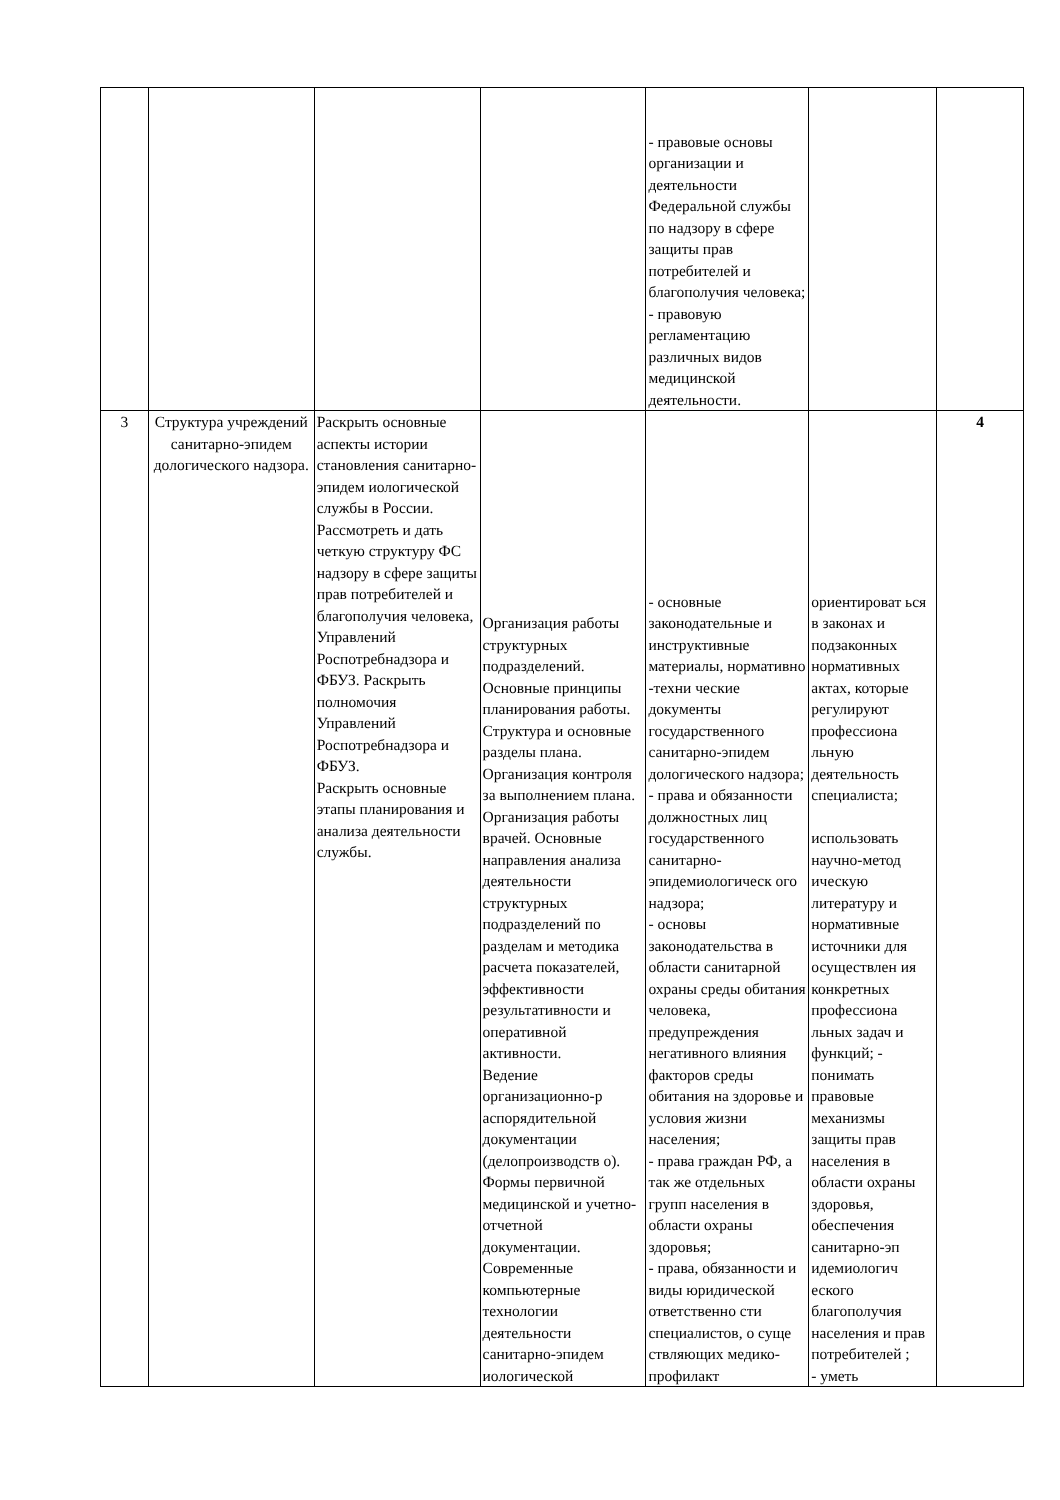| | | | | - правовые основы организации и деятельности Федеральной службы по надзору в сфере защиты прав потребителей и благополучия человека; - правовую регламентацию различных видов медицинской деятельности. | | |
| 3 | Структура учреждений санитарно-эпидем дологического надзора. | Раскрыть основные аспекты истории становления санитарно-эпидем иологической службы в России. Рассмотреть и дать четкую структуру ФС надзору в сфере защиты прав потребителей и благополучия человека, Управлений Роспотребнадзора и ФБУЗ. Раскрыть полномочия Управлений Роспотребнадзора и ФБУЗ. Раскрыть основные этапы планирования и анализа деятельности службы. | Организация работы структурных подразделений. Основные принципы планирования работы. Структура и основные разделы плана. Организация контроля за выполнением плана. Организация работы врачей. Основные направления анализа деятельности структурных подразделений по разделам и методика расчета показателей, эффективности результативности и оперативной активности. Ведение организационно-р аспорядительной документации (делопроизводств о). Формы первичной медицинской и учетно-отчетной документации. Современные компьютерные технологии деятельности санитарно-эпидем иологической | - основные законодательные и инструктивные материалы, нормативно -техни ческие документы государственного санитарно-эпидем дологического надзора; - права и обязанности должностных лиц государственного санитарно-эпидемиологическ ого надзора; - основы законодательства в области санитарной охраны среды обитания человека, предупреждения негативного влияния факторов среды обитания на здоровье и условия жизни населения; - права граждан РФ, а так же отдельных групп населения в области охраны здоровья; - права, обязанности и виды юридической ответственно сти специалистов, о суще ствляющих медико-профилакт | ориентироват ься в законах и подзаконных нормативных актах, которые регулируют профессиона льную деятельность специалиста; использовать научно-метод ическую литературу и нормативные источники для осуществлен ия конкретных профессиона льных задач и функций; - понимать правовые механизмы защиты прав населения в области охраны здоровья, обеспечения санитарно-эп идемиологич еского благополучия населения и прав потребителей ; - уметь | 4 |